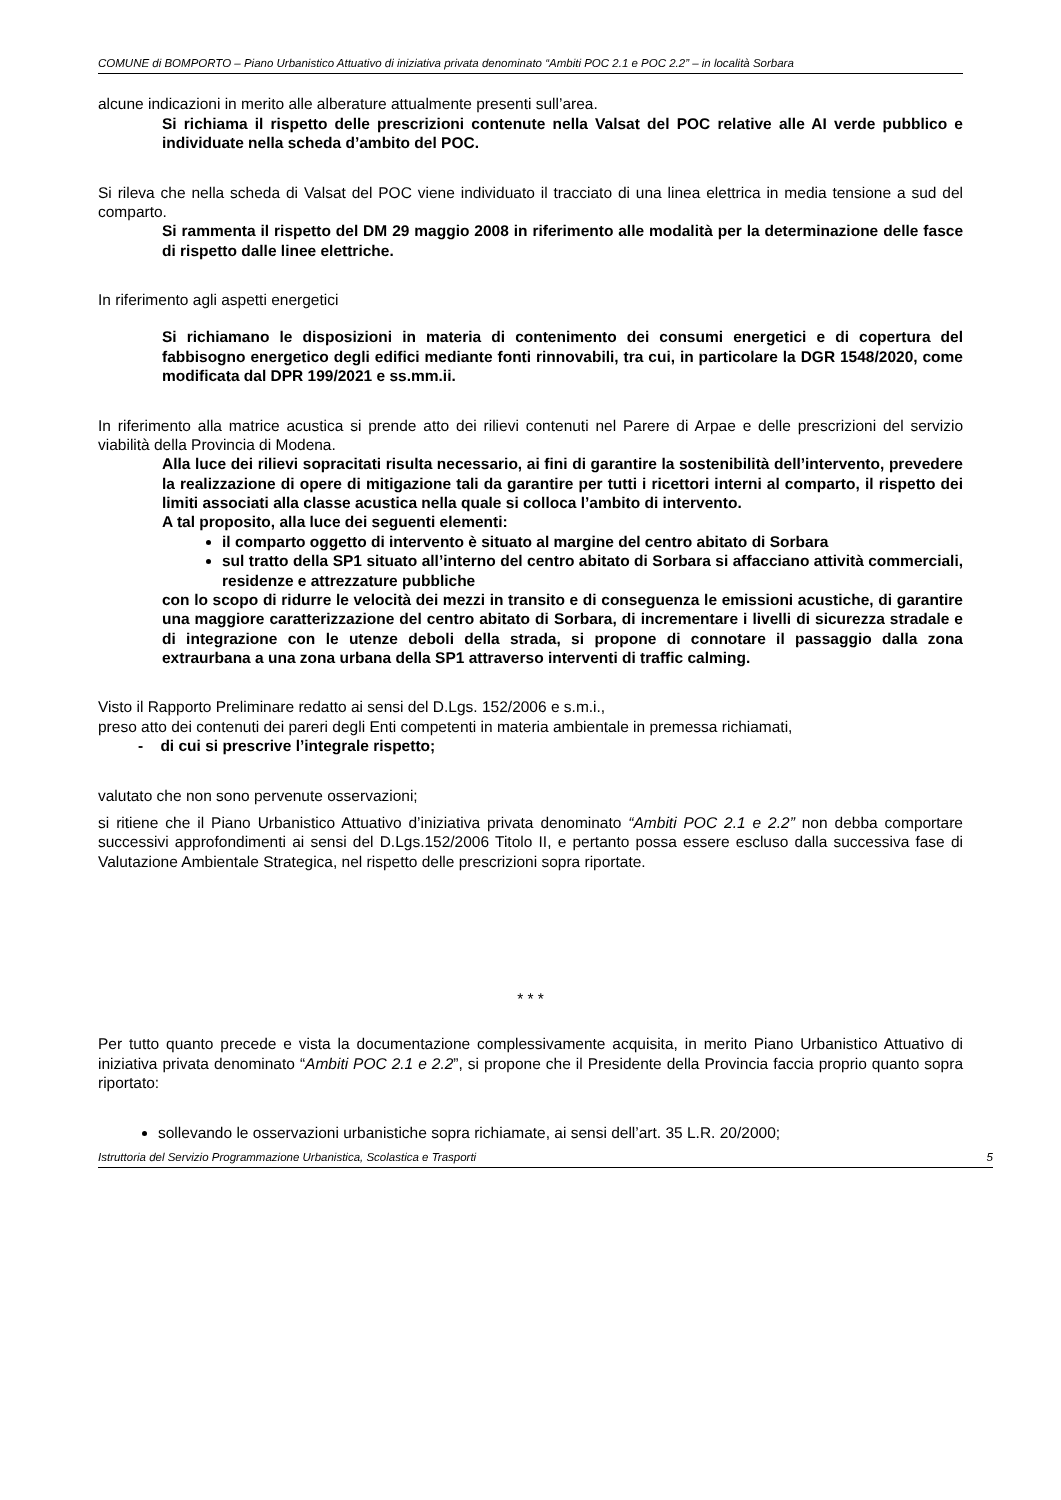COMUNE di BOMPORTO – Piano Urbanistico Attuativo di iniziativa privata denominato “Ambiti POC 2.1 e POC 2.2” – in località Sorbara
alcune indicazioni in merito alle alberature attualmente presenti sull’area.
Si richiama il rispetto delle prescrizioni contenute nella Valsat del POC relative alle AI verde pubblico e individuate nella scheda d’ambito del POC.
Si rileva che nella scheda di Valsat del POC viene individuato il tracciato di una linea elettrica in media tensione a sud del comparto.
Si rammenta il rispetto del DM 29 maggio 2008 in riferimento alle modalità per la determinazione delle fasce di rispetto dalle linee elettriche.
In riferimento agli aspetti energetici
Si richiamano le disposizioni in materia di contenimento dei consumi energetici e di copertura del fabbisogno energetico degli edifici mediante fonti rinnovabili, tra cui, in particolare la DGR 1548/2020, come modificata dal DPR 199/2021 e ss.mm.ii.
In riferimento alla matrice acustica si prende atto dei rilievi contenuti nel Parere di Arpae e delle prescrizioni del servizio viabilità della Provincia di Modena.
Alla luce dei rilievi sopracitati risulta necessario, ai fini di garantire la sostenibilità dell’intervento, prevedere la realizzazione di opere di mitigazione tali da garantire per tutti i ricettori interni al comparto, il rispetto dei limiti associati alla classe acustica nella quale si colloca l’ambito di intervento.
A tal proposito, alla luce dei seguenti elementi:
il comparto oggetto di intervento è situato al margine del centro abitato di Sorbara
sul tratto della SP1 situato all’interno del centro abitato di Sorbara si affacciano attività commerciali, residenze e attrezzature pubbliche
con lo scopo di ridurre le velocità dei mezzi in transito e di conseguenza le emissioni acustiche, di garantire una maggiore caratterizzazione del centro abitato di Sorbara, di incrementare i livelli di sicurezza stradale e di integrazione con le utenze deboli della strada, si propone di connotare il passaggio dalla zona extraurbana a una zona urbana della SP1 attraverso interventi di traffic calming.
Visto il Rapporto Preliminare redatto ai sensi del D.Lgs. 152/2006 e s.m.i.,
preso atto dei contenuti dei pareri degli Enti competenti in materia ambientale in premessa richiamati,
- di cui si prescrive l’integrale rispetto;
valutato che non sono pervenute osservazioni;
si ritiene che il Piano Urbanistico Attuativo d’iniziativa privata denominato “Ambiti POC 2.1 e 2.2” non debba comportare successivi approfondimenti ai sensi del D.Lgs.152/2006 Titolo II, e pertanto possa essere escluso dalla successiva fase di Valutazione Ambientale Strategica, nel rispetto delle prescrizioni sopra riportate.
* * *
Per tutto quanto precede e vista la documentazione complessivamente acquisita, in merito Piano Urbanistico Attuativo di iniziativa privata denominato “Ambiti POC 2.1 e 2.2”, si propone che il Presidente della Provincia faccia proprio quanto sopra riportato:
sollevando le osservazioni urbanistiche sopra richiamate, ai sensi dell’art. 35 L.R. 20/2000;
Istruttoria del Servizio Programmazione Urbanistica, Scolastica e Trasporti 5